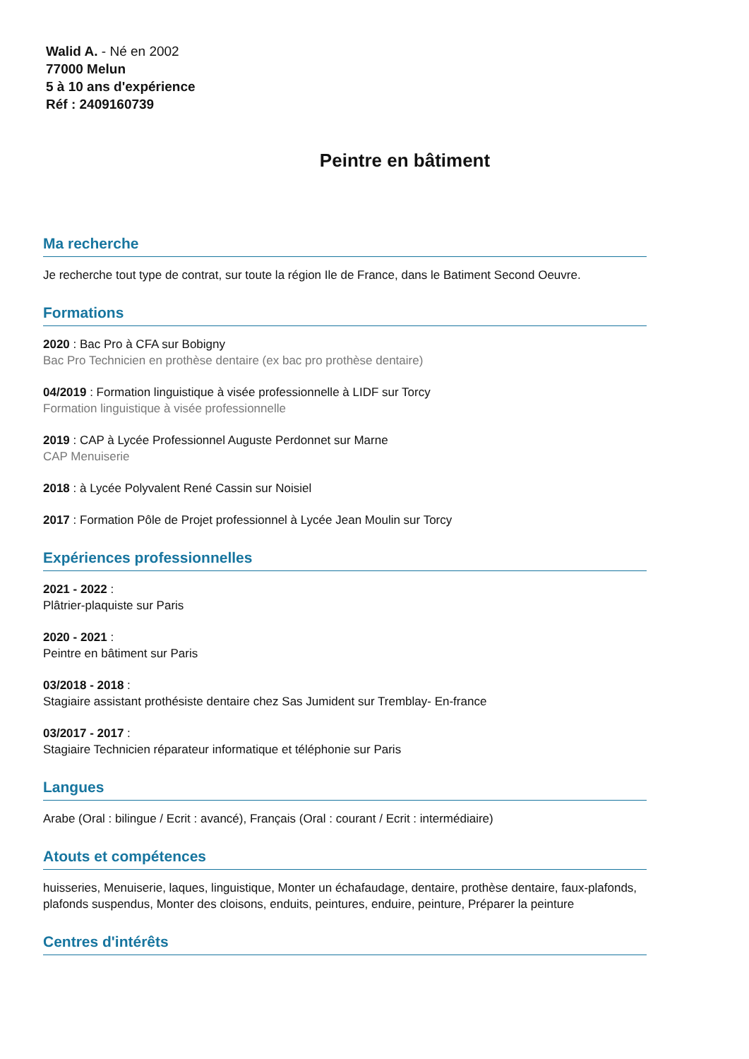Walid A. - Né en 2002
77000 Melun
5 à 10 ans d'expérience
Réf : 2409160739
Peintre en bâtiment
Ma recherche
Je recherche tout type de contrat, sur toute la région Ile de France, dans le Batiment Second Oeuvre.
Formations
2020 : Bac Pro à CFA sur Bobigny
Bac Pro Technicien en prothèse dentaire (ex bac pro prothèse dentaire)
04/2019 : Formation linguistique à visée professionnelle à LIDF sur Torcy
Formation linguistique à visée professionnelle
2019 : CAP à Lycée Professionnel Auguste Perdonnet sur Marne
CAP Menuiserie
2018 : à Lycée Polyvalent René Cassin sur Noisiel
2017 : Formation Pôle de Projet professionnel à Lycée Jean Moulin sur Torcy
Expériences professionnelles
2021 - 2022 :
Plâtrier-plaquiste sur Paris
2020 - 2021 :
Peintre en bâtiment sur Paris
03/2018 - 2018 :
Stagiaire assistant prothésiste dentaire chez Sas Jumident sur Tremblay- En-france
03/2017 - 2017 :
Stagiaire Technicien réparateur informatique et téléphonie sur Paris
Langues
Arabe (Oral : bilingue / Ecrit : avancé), Français (Oral : courant / Ecrit : intermédiaire)
Atouts et compétences
huisseries, Menuiserie, laques, linguistique, Monter un échafaudage, dentaire, prothèse dentaire, faux-plafonds, plafonds suspendus, Monter des cloisons, enduits, peintures, enduire, peinture, Préparer la peinture
Centres d'intérêts